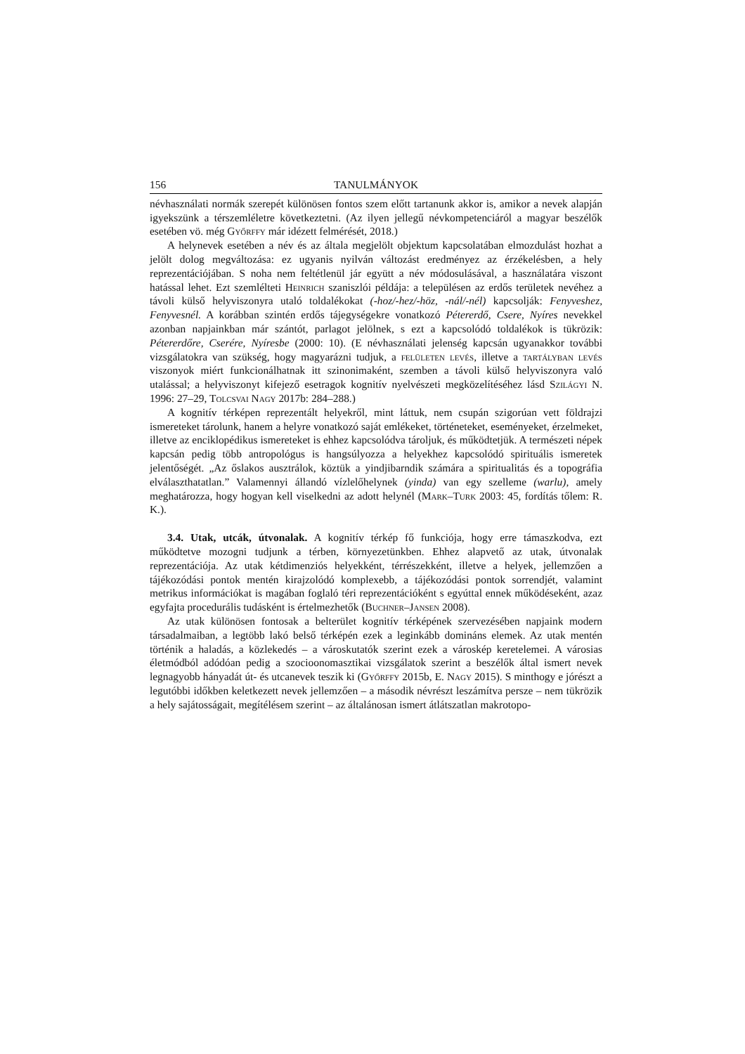156 TANULMÁNYOK
névhasználati normák szerepét különösen fontos szem előtt tartanunk akkor is, amikor a nevek alapján igyekszünk a térszemléletre következtetni. (Az ilyen jellegű névkompe­tenciáról a magyar beszélők esetében vö. még Győrffy már idézett felmérését, 2018.)
A helynevek esetében a név és az általa megjelölt objektum kapcsolatában elmoz­dulást hozhat a jelölt dolog megváltozása: ez ugyanis nyilván változást eredményez az érzékelésben, a hely reprezentációjában. S noha nem feltétlenül jár együtt a név módosulásával, a használatára viszont hatással lehet. Ezt szemlélteti Heinrich szaniszlói példája: a településen az erdős területek nevéhez a távoli külső helyviszonyra utaló toldalékokat (-hoz/-hez/-höz, -nál/-nél) kapcsolják: Fenyveshez, Fenyvesnél. A korábban szintén erdős tájegységekre vonatkozó Pétererdő, Csere, Nyíres nevekkel azonban napjainkban már szántót, parlagot jelölnek, s ezt a kapcsolódó toldalékok is tükrözik: Pétererdőre, Cserére, Nyíresbe (2000: 10). (E névhasználati jelenség kapcsán ugyanakkor további vizsgálatokra van szükség, hogy magyarázni tudjuk, a felületen levés, illetve a tartályban levés viszonyok miért funkcionálhatnak itt szinonimaként, szemben a távoli külső helyviszonyra való utalással; a helyviszonyt kifejező esetragok kognitív nyelvészeti megközelítéséhez lásd Szilágyi N. 1996: 27–29, Tolcsvai Nagy 2017b: 284–288.)
A kognitív térképen reprezentált helyekről, mint láttuk, nem csupán szigorúan vett földrajzi ismereteket tárolunk, hanem a helyre vonatkozó saját emlékeket, történeteket, eseményeket, érzelmeket, illetve az enciklopédikus ismereteket is ehhez kapcsolódva tároljuk, és működtetjük. A természeti népek kapcsán pedig több antropológus is hangsúlyozza a helyekhez kapcsolódó spirituális ismeretek jelentőségét. „Az őslakos ausztrálok, köztük a yindjibarndik számára a spiritualitás és a topográfia elválaszthatatlan.” Valamennyi állandó vízlelőhelynek (yinda) van egy szelleme (warlu), amely meghatározza, hogy hogyan kell viselkedni az adott helynél (Mark–Turk 2003: 45, fordítás tőlem: R. K.).
3.4. Utak, utcák, útvonalak. A kognitív térkép fő funkciója, hogy erre támaszkodva, ezt működtetve mozogni tudjunk a térben, környezetünkben. Ehhez alapvető az utak, útvonalak reprezentációja. Az utak kétdimenziós helyekként, térrészekként, illetve a helyek, jellemzően a tájékozódási pontok mentén kirajzolódó komplexebb, a tájékozódási pontok sorrendjét, valamint metrikus információkat is magában foglaló téri reprezentációként s egyúttal ennek működéseként, azaz egyfajta procedurális tudásként is értelmezhetők (Buchner–Jansen 2008).
Az utak különösen fontosak a belterület kognitív térképének szervezésében napjaink modern társadalmaiban, a legtöbb lakó belső térképén ezek a leginkább domináns ele­mek. Az utak mentén történik a haladás, a közlekedés – a városkutatók szerint ezek a városkép keretelemei. A városias életmódból adódóan pedig a szocioonomasztikai vizsgálatok szerint a beszélők által ismert nevek legnagyobb hányadát út- és utcanevek teszik ki (Győrffy 2015b, E. Nagy 2015). S minthogy e jórészt a legutóbbi időkben keletkezett nevek jellemzően – a második névrészt leszámítva persze – nem tükrözik a hely sajátosságait, megítélésem szerint – az általánosan ismert átlátszatlan makrotopo-